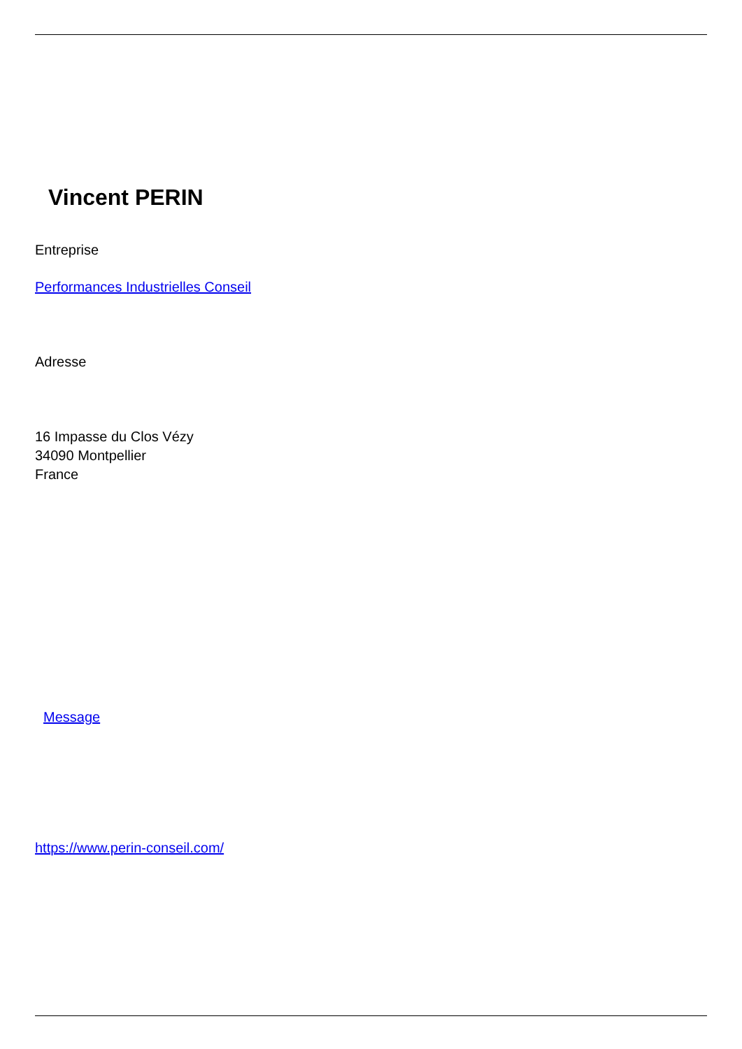Vincent PERIN
Entreprise
Performances Industrielles Conseil
Adresse
16 Impasse du Clos Vézy
34090 Montpellier
France
Message
https://www.perin-conseil.com/